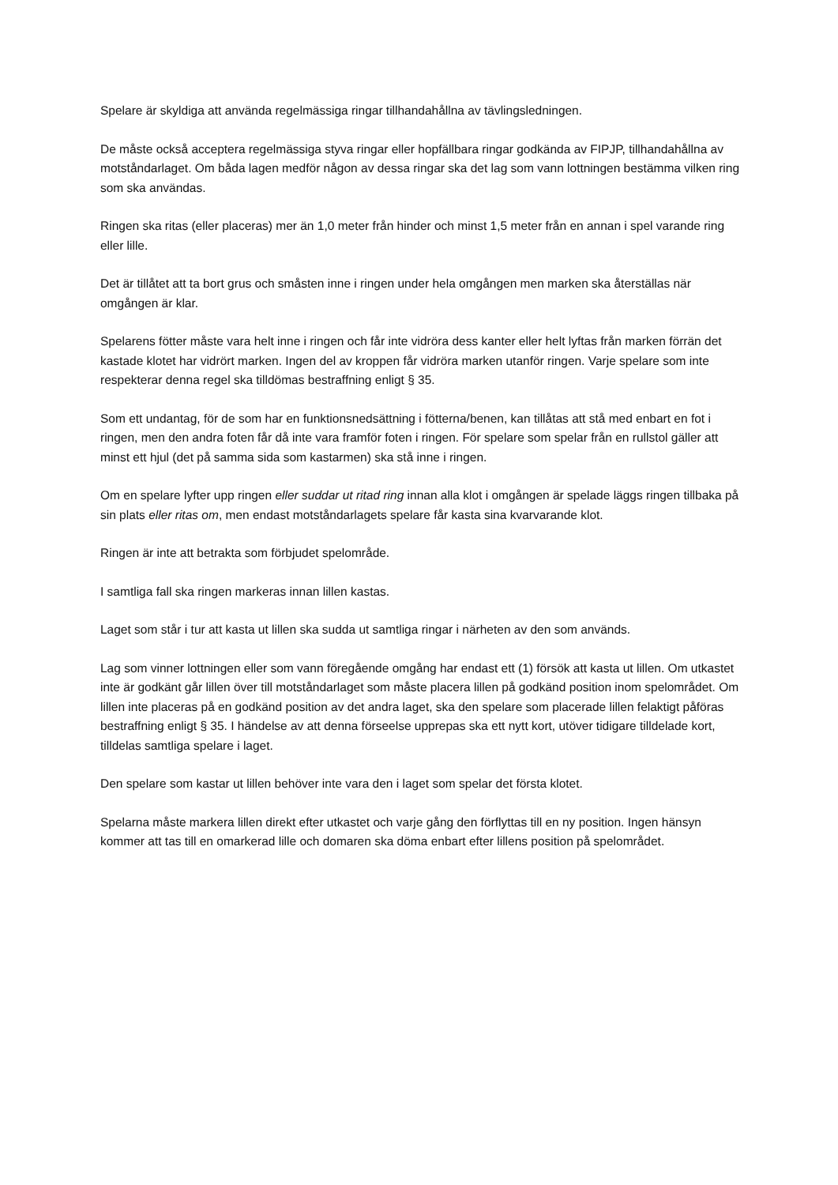Spelare är skyldiga att använda regelmässiga ringar tillhandahållna av tävlingsledningen.
De måste också acceptera regelmässiga styva ringar eller hopfällbara ringar godkända av FIPJP, tillhandahållna av motståndarlaget. Om båda lagen medför någon av dessa ringar ska det lag som vann lottningen bestämma vilken ring som ska användas.
Ringen ska ritas (eller placeras) mer än 1,0 meter från hinder och minst 1,5 meter från en annan i spel varande ring eller lille.
Det är tillåtet att ta bort grus och småsten inne i ringen under hela omgången men marken ska återställas när omgången är klar.
Spelarens fötter måste vara helt inne i ringen och får inte vidröra dess kanter eller helt lyftas från marken förrän det kastade klotet har vidrört marken. Ingen del av kroppen får vidröra marken utanför ringen. Varje spelare som inte respekterar denna regel ska tilldömas bestraffning enligt § 35.
Som ett undantag, för de som har en funktionsnedsättning i fötterna/benen, kan tillåtas att stå med enbart en fot i ringen, men den andra foten får då inte vara framför foten i ringen. För spelare som spelar från en rullstol gäller att minst ett hjul (det på samma sida som kastarmen) ska stå inne i ringen.
Om en spelare lyfter upp ringen eller suddar ut ritad ring innan alla klot i omgången är spelade läggs ringen tillbaka på sin plats eller ritas om, men endast motståndarlagets spelare får kasta sina kvarvarande klot.
Ringen är inte att betrakta som förbjudet spelområde.
I samtliga fall ska ringen markeras innan lillen kastas.
Laget som står i tur att kasta ut lillen ska sudda ut samtliga ringar i närheten av den som används.
Lag som vinner lottningen eller som vann föregående omgång har endast ett (1) försök att kasta ut lillen. Om utkastet inte är godkänt går lillen över till motståndarlaget som måste placera lillen på godkänd position inom spelområdet. Om lillen inte placeras på en godkänd position av det andra laget, ska den spelare som placerade lillen felaktigt påföras bestraffning enligt § 35. I händelse av att denna förseelse upprepas ska ett nytt kort, utöver tidigare tilldelade kort, tilldelas samtliga spelare i laget.
Den spelare som kastar ut lillen behöver inte vara den i laget som spelar det första klotet.
Spelarna måste markera lillen direkt efter utkastet och varje gång den förflyttas till en ny position. Ingen hänsyn kommer att tas till en omarkerad lille och domaren ska döma enbart efter lillens position på spelområdet.